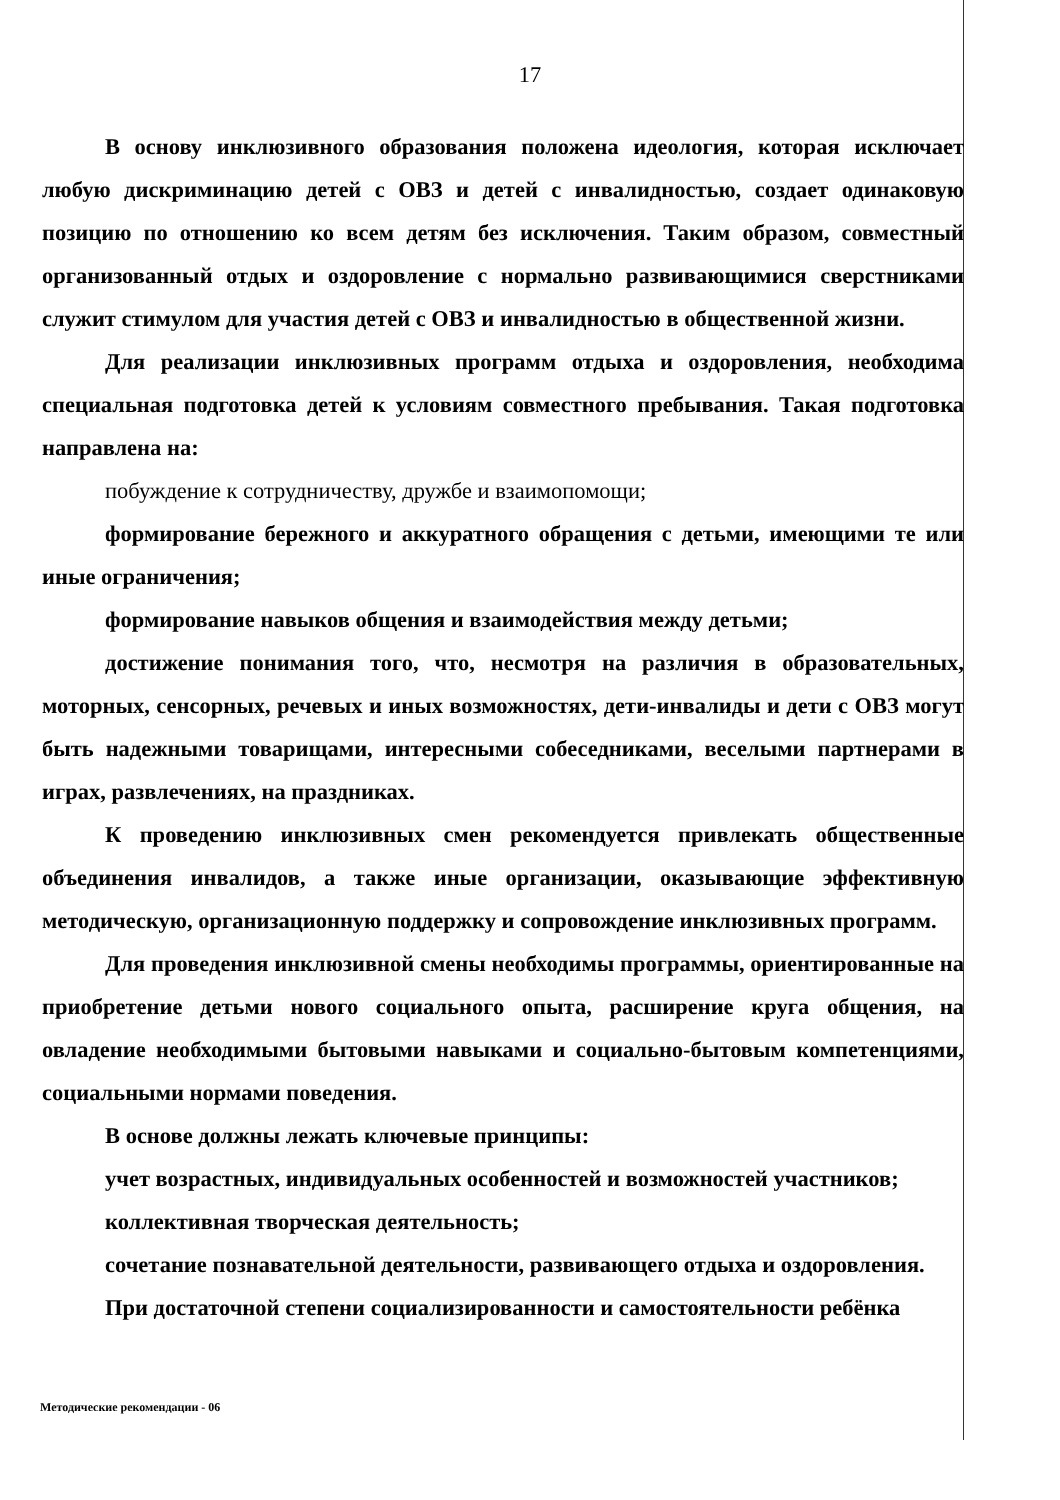17
В основу инклюзивного образования положена идеология, которая исключает любую дискриминацию детей с ОВЗ и детей с инвалидностью, создает одинаковую позицию по отношению ко всем детям без исключения. Таким образом, совместный организованный отдых и оздоровление с нормально развивающимися сверстниками служит стимулом для участия детей с ОВЗ и инвалидностью в общественной жизни.
Для реализации инклюзивных программ отдыха и оздоровления, необходима специальная подготовка детей к условиям совместного пребывания. Такая подготовка направлена на:
побуждение к сотрудничеству, дружбе и взаимопомощи;
формирование бережного и аккуратного обращения с детьми, имеющими те или иные ограничения;
формирование навыков общения и взаимодействия между детьми;
достижение понимания того, что, несмотря на различия в образовательных, моторных, сенсорных, речевых и иных возможностях, дети-инвалиды и дети с ОВЗ могут быть надежными товарищами, интересными собеседниками, веселыми партнерами в играх, развлечениях, на праздниках.
К проведению инклюзивных смен рекомендуется привлекать общественные объединения инвалидов, а также иные организации, оказывающие эффективную методическую, организационную поддержку и сопровождение инклюзивных программ.
Для проведения инклюзивной смены необходимы программы, ориентированные на приобретение детьми нового социального опыта, расширение круга общения, на овладение необходимыми бытовыми навыками и социально-бытовым компетенциями, социальными нормами поведения.
В основе должны лежать ключевые принципы:
учет возрастных, индивидуальных особенностей и возможностей участников;
коллективная творческая деятельность;
сочетание познавательной деятельности, развивающего отдыха и оздоровления.
При достаточной степени социализированности и самостоятельности ребёнка
Методические рекомендации - 06